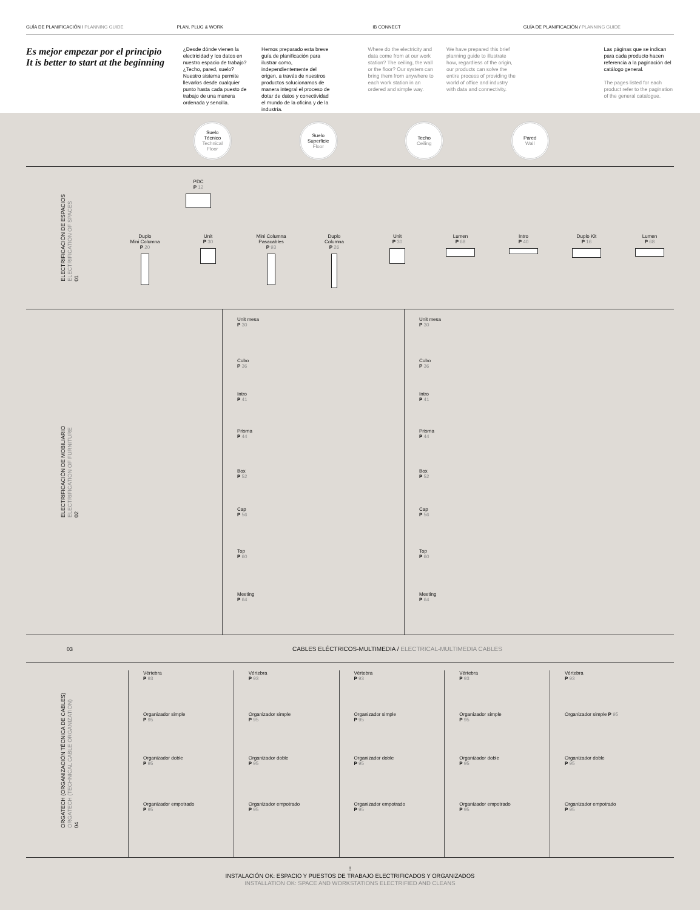GUÍA DE PLANIFICACIÓN / PLANNING GUIDE
PLAN, PLUG & WORK IB CONNECT GUÍA DE PLANIFICACIÓN / PLANNING GUIDE
Es mejor empezar por el principio
It is better to start at the beginning
¿Desde dónde vienen la electricidad y los datos en nuestro espacio de trabajo? ¿Techo, pared, suelo? Nuestro sistema permite llevarlos desde cualquier punto hasta cada puesto de trabajo de una manera ordenada y sencilla.
Hemos preparado esta breve guía de planificación para ilustrar como, independientemente del origen, a través de nuestros productos solucionamos de manera integral el proceso de dotar de datos y conectividad el mundo de la oficina y de la industria.
Where do the electricity and data come from at our work station? The ceiling, the wall or the floor? Our system can bring them from anywhere to each work station in an ordered and simple way.
We have prepared this brief planning guide to illustrate how, regardless of the origin, our products can solve the entire process of providing the world of office and industry with data and connectivity.
Las páginas que se indican para cada producto hacen referencia a la paginación del catálogo general.
The pages listed for each product refer to the pagination of the general catalogue.
Suelo
Técnico
Technical
Floor
Suelo
Superficie
Floor
Techo
Ceiling
Pared
Wall
ELECTRIFICACIÓN DE ESPACIOS
ELECTRIFICATION OF SPACES
01
PDC
P 12
Duplo
Mini Columna
P 20
Unit
P 30
Mini Columna
Pasacables
P 93
Duplo
Columna
P 26
Unit
P 30
Lumen
P 68
Intro
P 40
Duplo Kit
P 16
Lumen
P 68
ELECTRIFICACIÓN DE MOBILIARIO
ELECTRIFICATION OF FURNITURE
02
Unit mesa
P 30
Cubo
P 36
Intro
P 41
Prisma
P 44
Box
P 52
Cap
P 56
Top
P 60
Meeting
P 64
Unit mesa
P 30
Cubo
P 36
Intro
P 41
Prisma
P 44
Box
P 52
Cap
P 56
Top
P 60
Meeting
P 64
03
CABLES ELÉCTRICOS-MULTIMEDIA / ELECTRICAL-MULTIMEDIA CABLES
ORGATECH (ORGANIZACIÓN TÉCNICA DE CABLES)
ORGATECH (TECHNICAL CABLE ORGANIZATION)
04
Vértebra
P 93
Organizador simple
P 95
Organizador doble
P 95
Organizador empotrado
P 95
Vértebra
P 93
Organizador simple
P 95
Organizador doble
P 95
Organizador empotrado
P 95
Vértebra
P 93
Organizador simple
P 95
Organizador doble
P 95
Organizador empotrado
P 95
Vértebra
P 93
Organizador simple
P 95
Organizador doble
P 95
Organizador empotrado
P 95
Vértebra
P 93
Organizador simple P 95
Organizador doble
P 95
Organizador empotrado
P 95
!
INSTALACIÓN OK: ESPACIO Y PUESTOS DE TRABAJO ELECTRIFICADOS Y ORGANIZADOS
INSTALLATION OK: SPACE AND WORKSTATIONS ELECTRIFIED AND CLEANS